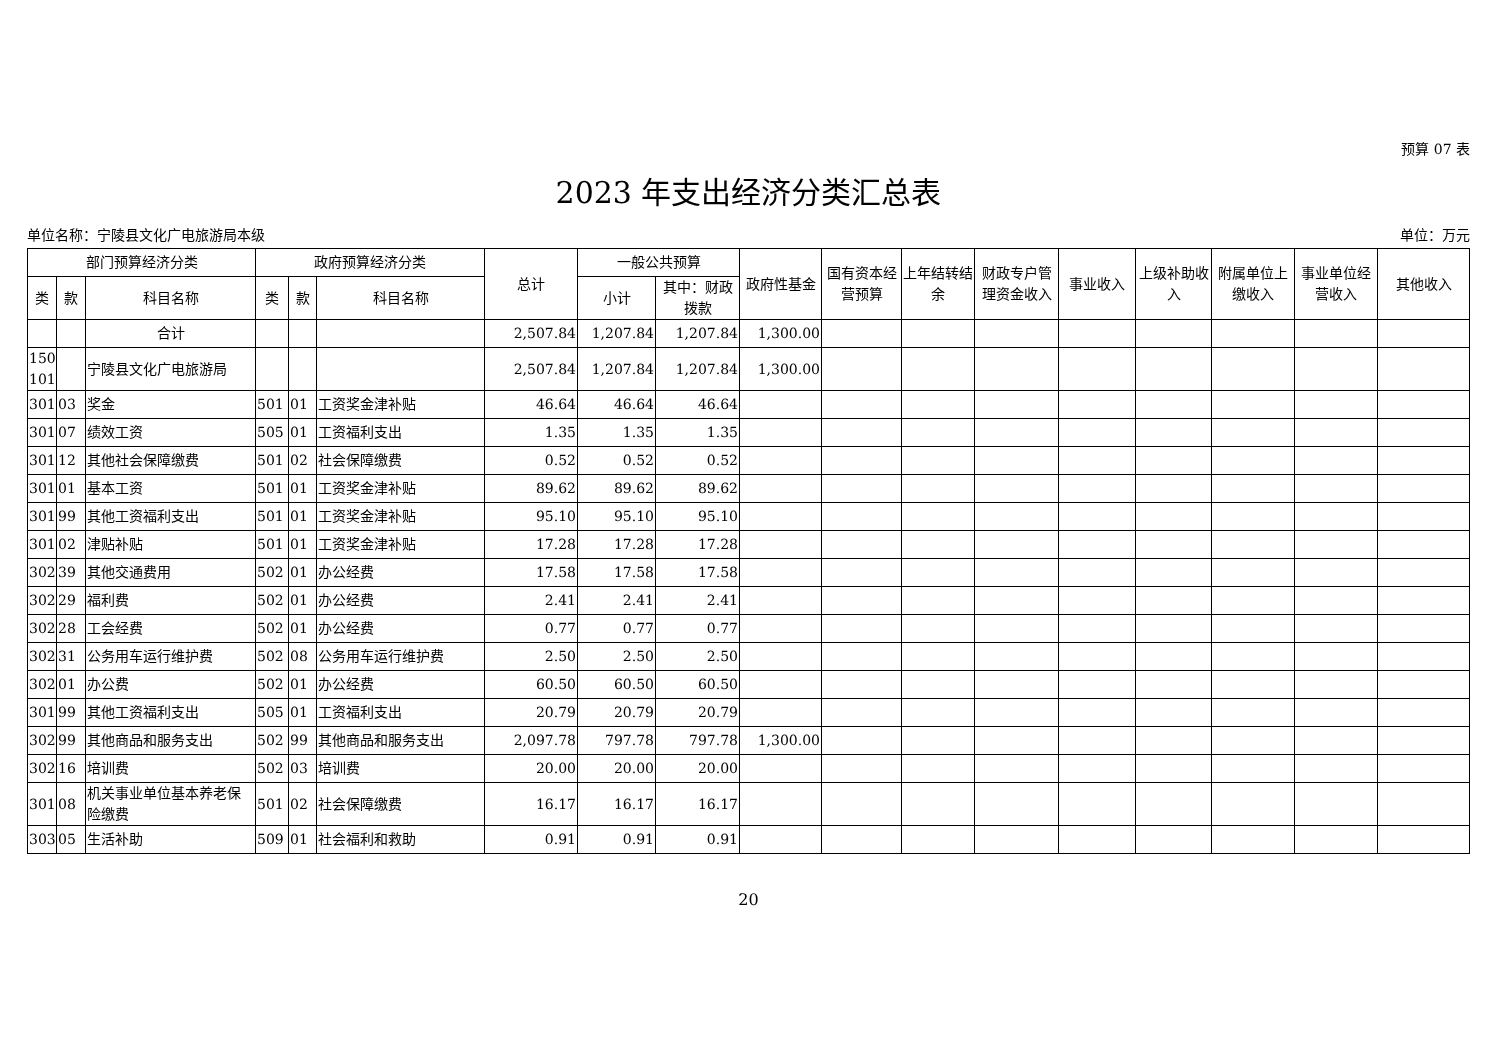预算 07 表
2023 年支出经济分类汇总表
单位名称：宁陵县文化广电旅游局本级 单位：万元
| 部门预算经济分类 | | | 政府预算经济分类 | | | 总计 | 一般公共预算 | | 政府性基金 | 国有资本经营预算 | 上年结转结余 | 财政专户管理资金收入 | 事业收入 | 上级补助收入 | 附属单位上缴收入 | 事业单位经营收入 | 其他收入 |
| --- | --- | --- | --- | --- | --- | --- | --- | --- | --- | --- | --- | --- | --- | --- | --- | --- | --- |
| 类 | 款 | 科目名称 | 类 | 款 | 科目名称 | | 小计 | 其中：财政拨款 | | | | | | | | | |
| | | 合计 | | | | 2,507.84 | 1,207.84 | 1,207.84 | 1,300.00 | | | | | | | | |
| 150 101 | | 宁陵县文化广电旅游局 | | | | 2,507.84 | 1,207.84 | 1,207.84 | 1,300.00 | | | | | | | | |
| 301 | 03 | 奖金 | 501 | 01 | 工资奖金津补贴 | 46.64 | 46.64 | 46.64 | | | | | | | | | |
| 301 | 07 | 绩效工资 | 505 | 01 | 工资福利支出 | 1.35 | 1.35 | 1.35 | | | | | | | | | |
| 301 | 12 | 其他社会保障缴费 | 501 | 02 | 社会保障缴费 | 0.52 | 0.52 | 0.52 | | | | | | | | | |
| 301 | 01 | 基本工资 | 501 | 01 | 工资奖金津补贴 | 89.62 | 89.62 | 89.62 | | | | | | | | | |
| 301 | 99 | 其他工资福利支出 | 501 | 01 | 工资奖金津补贴 | 95.10 | 95.10 | 95.10 | | | | | | | | | |
| 301 | 02 | 津贴补贴 | 501 | 01 | 工资奖金津补贴 | 17.28 | 17.28 | 17.28 | | | | | | | | | |
| 302 | 39 | 其他交通费用 | 502 | 01 | 办公经费 | 17.58 | 17.58 | 17.58 | | | | | | | | | |
| 302 | 29 | 福利费 | 502 | 01 | 办公经费 | 2.41 | 2.41 | 2.41 | | | | | | | | | |
| 302 | 28 | 工会经费 | 502 | 01 | 办公经费 | 0.77 | 0.77 | 0.77 | | | | | | | | | |
| 302 | 31 | 公务用车运行维护费 | 502 | 08 | 公务用车运行维护费 | 2.50 | 2.50 | 2.50 | | | | | | | | | |
| 302 | 01 | 办公费 | 502 | 01 | 办公经费 | 60.50 | 60.50 | 60.50 | | | | | | | | | |
| 301 | 99 | 其他工资福利支出 | 505 | 01 | 工资福利支出 | 20.79 | 20.79 | 20.79 | | | | | | | | | |
| 302 | 99 | 其他商品和服务支出 | 502 | 99 | 其他商品和服务支出 | 2,097.78 | 797.78 | 797.78 | 1,300.00 | | | | | | | | |
| 302 | 16 | 培训费 | 502 | 03 | 培训费 | 20.00 | 20.00 | 20.00 | | | | | | | | | |
| 301 | 08 | 机关事业单位基本养老保险缴费 | 501 | 02 | 社会保障缴费 | 16.17 | 16.17 | 16.17 | | | | | | | | | |
| 303 | 05 | 生活补助 | 509 | 01 | 社会福利和救助 | 0.91 | 0.91 | 0.91 | | | | | | | | | |
20